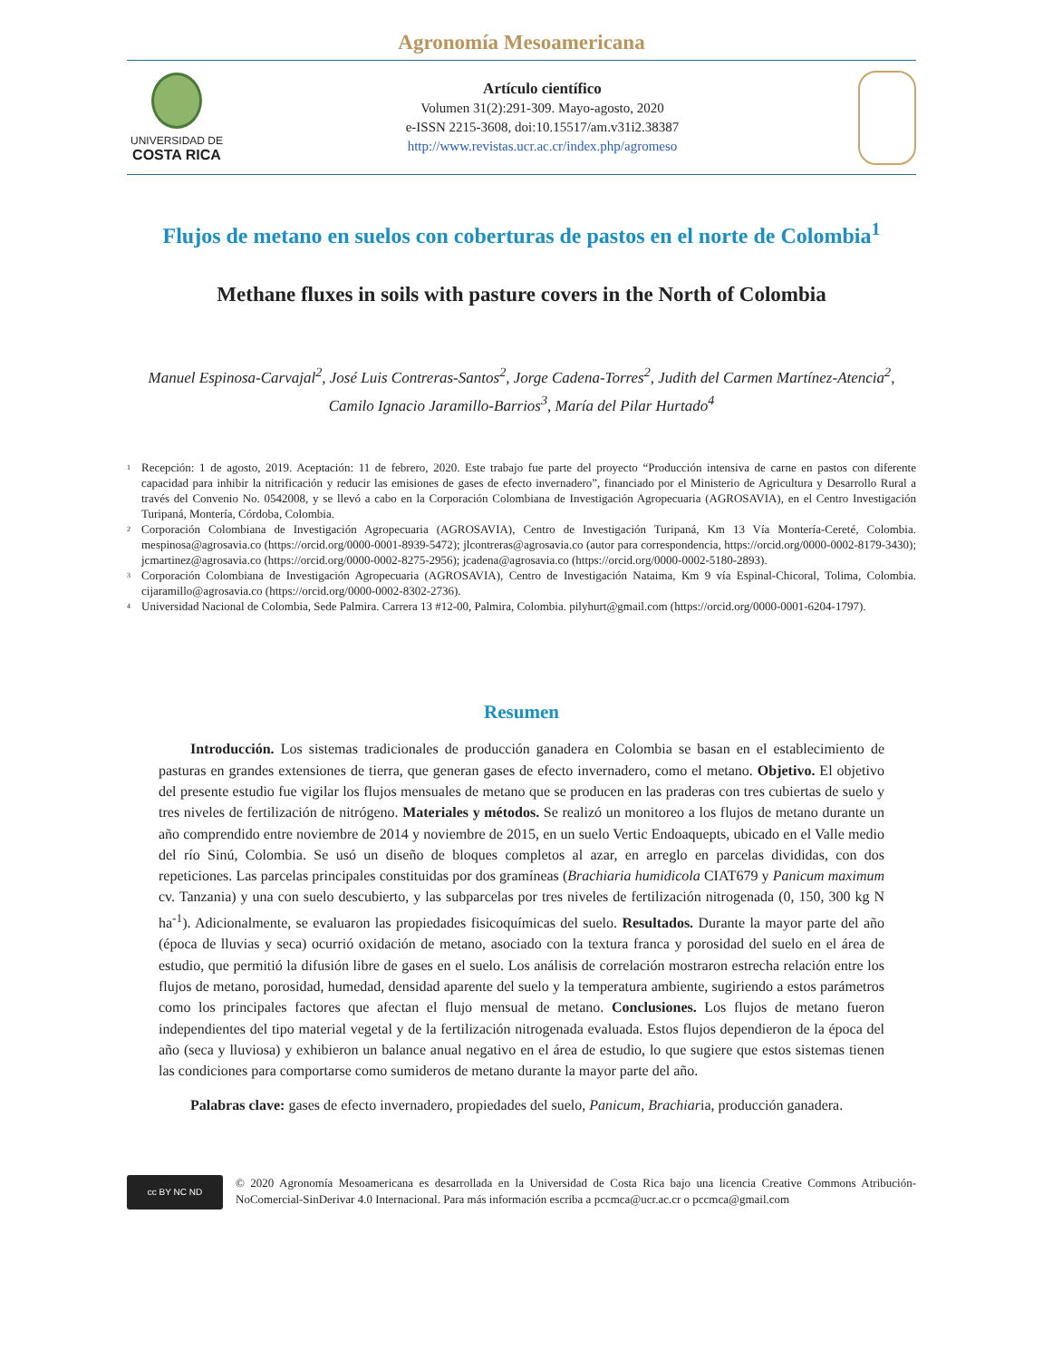Agronomía Mesoamericana
UNIVERSIDAD DE
COSTA RICA
Artículo científico
Volumen 31(2):291-309. Mayo-agosto, 2020
e-ISSN 2215-3608, doi:10.15517/am.v31i2.38387
http://www.revistas.ucr.ac.cr/index.php/agromeso
Flujos de metano en suelos con coberturas de pastos en el norte de Colombia<sup>1</sup>
Methane fluxes in soils with pasture covers in the North of Colombia
Manuel Espinosa-Carvajal<sup>2</sup>, José Luis Contreras-Santos<sup>2</sup>, Jorge Cadena-Torres<sup>2</sup>, Judith del Carmen Martínez-Atencia<sup>2</sup>, Camilo Ignacio Jaramillo-Barrios<sup>3</sup>, María del Pilar Hurtado<sup>4</sup>
1 Recepción: 1 de agosto, 2019. Aceptación: 11 de febrero, 2020. Este trabajo fue parte del proyecto “Producción intensiva de carne en pastos con diferente capacidad para inhibir la nitrificación y reducir las emisiones de gases de efecto invernadero”, financiado por el Ministerio de Agricultura y Desarrollo Rural a través del Convenio No. 0542008, y se llevó a cabo en la Corporación Colombiana de Investigación Agropecuaria (AGROSAVIA), en el Centro Investigación Turipaná, Montería, Córdoba, Colombia.
2 Corporación Colombiana de Investigación Agropecuaria (AGROSAVIA), Centro de Investigación Turipaná, Km 13 Vía Montería-Cereté, Colombia. mespinosa@agrosavia.co (https://orcid.org/0000-0001-8939-5472); jlcontreras@agrosavia.co (autor para correspondencia, https://orcid.org/0000-0002-8179-3430); jcmartinez@agrosavia.co (https://orcid.org/0000-0002-8275-2956); jcadena@agrosavia.co (https://orcid.org/0000-0002-5180-2893).
3 Corporación Colombiana de Investigación Agropecuaria (AGROSAVIA), Centro de Investigación Nataima, Km 9 vía Espinal-Chicoral, Tolima, Colombia. cijaramillo@agrosavia.co (https://orcid.org/0000-0002-8302-2736).
4 Universidad Nacional de Colombia, Sede Palmira. Carrera 13 #12-00, Palmira, Colombia. pilyhurt@gmail.com (https://orcid.org/0000-0001-6204-1797).
Resumen
Introducción. Los sistemas tradicionales de producción ganadera en Colombia se basan en el establecimiento de pasturas en grandes extensiones de tierra, que generan gases de efecto invernadero, como el metano. Objetivo. El objetivo del presente estudio fue vigilar los flujos mensuales de metano que se producen en las praderas con tres cubiertas de suelo y tres niveles de fertilización de nitrógeno. Materiales y métodos. Se realizó un monitoreo a los flujos de metano durante un año comprendido entre noviembre de 2014 y noviembre de 2015, en un suelo Vertic Endoaquepts, ubicado en el Valle medio del río Sinú, Colombia. Se usó un diseño de bloques completos al azar, en arreglo en parcelas divididas, con dos repeticiones. Las parcelas principales constituidas por dos gramíneas (Brachiaria humidicola CIAT679 y Panicum maximum cv. Tanzania) y una con suelo descubierto, y las subparcelas por tres niveles de fertilización nitrogenada (0, 150, 300 kg N ha<sup>-1</sup>). Adicionalmente, se evaluaron las propiedades fisicoquímicas del suelo. Resultados. Durante la mayor parte del año (época de lluvias y seca) ocurrió oxidación de metano, asociado con la textura franca y porosidad del suelo en el área de estudio, que permitió la difusión libre de gases en el suelo. Los análisis de correlación mostraron estrecha relación entre los flujos de metano, porosidad, humedad, densidad aparente del suelo y la temperatura ambiente, sugiriendo a estos parámetros como los principales factores que afectan el flujo mensual de metano. Conclusiones. Los flujos de metano fueron independientes del tipo material vegetal y de la fertilización nitrogenada evaluada. Estos flujos dependieron de la época del año (seca y lluviosa) y exhibieron un balance anual negativo en el área de estudio, lo que sugiere que estos sistemas tienen las condiciones para comportarse como sumideros de metano durante la mayor parte del año.
Palabras clave: gases de efecto invernadero, propiedades del suelo, Panicum, Brachiaria, producción ganadera.
cc BY NC ND
© 2020 Agronomía Mesoamericana es desarrollada en la Universidad de Costa Rica bajo una licencia Creative Commons Atribución-NoComercial-SinDerivar 4.0 Internacional. Para más información escriba a pccmca@ucr.ac.cr o pccmca@gmail.com